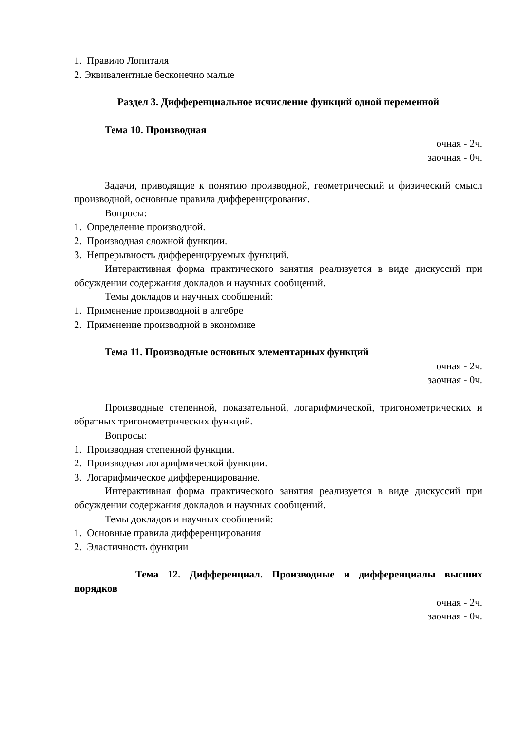1. Правило Лопиталя
2. Эквивалентные бесконечно малые
Раздел 3. Дифференциальное исчисление функций одной переменной
Тема 10. Производная
очная - 2ч.
заочная - 0ч.
Задачи, приводящие к понятию производной, геометрический и физический смысл производной, основные правила дифференцирования.
Вопросы:
1. Определение производной.
2. Производная сложной функции.
3. Непрерывность дифференцируемых функций.
Интерактивная форма практического занятия реализуется в виде дискуссий при обсуждении содержания докладов и научных сообщений.
Темы докладов и научных сообщений:
1. Применение производной в алгебре
2. Применение производной в экономике
Тема 11. Производные основных элементарных функций
очная - 2ч.
заочная - 0ч.
Производные степенной, показательной, логарифмической, тригонометрических и обратных тригонометрических функций.
Вопросы:
1. Производная степенной функции.
2. Производная логарифмической функции.
3. Логарифмическое дифференцирование.
Интерактивная форма практического занятия реализуется в виде дискуссий при обсуждении содержания докладов и научных сообщений.
Темы докладов и научных сообщений:
1. Основные правила дифференцирования
2. Эластичность функции
Тема 12. Дифференциал. Производные и дифференциалы высших порядков
очная - 2ч.
заочная - 0ч.